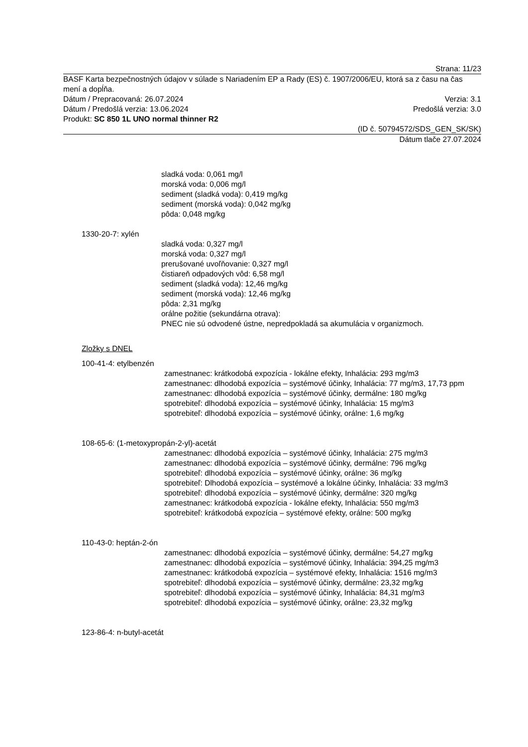Strana: 11/23
BASF Karta bezpečnostných údajov v súlade s Nariadením EP a Rady (ES) č. 1907/2006/EU, ktorá sa z času na čas mení a dopĺňa.
Dátum / Prepracovaná: 26.07.2024 Verzia: 3.1
Dátum / Predošlá verzia: 13.06.2024 Predošlá verzia: 3.0
Produkt: SC 850 1L UNO normal thinner R2
(ID č. 50794572/SDS_GEN_SK/SK)
Dátum tlače 27.07.2024
sladká voda: 0,061 mg/l
morská voda: 0,006 mg/l
sediment (sladká voda): 0,419 mg/kg
sediment (morská voda): 0,042 mg/kg
pôda: 0,048 mg/kg
1330-20-7: xylén
sladká voda: 0,327 mg/l
morská voda: 0,327 mg/l
prerušované uvoľňovanie: 0,327 mg/l
čistiareň odpadových vôd: 6,58 mg/l
sediment (sladká voda): 12,46 mg/kg
sediment (morská voda): 12,46 mg/kg
pôda: 2,31 mg/kg
orálne požitie (sekundárna otrava):
PNEC nie sú odvodené ústne, nepredpokladá sa akumulácia v organizmoch.
Zložky s DNEL
100-41-4: etylbenzén
zamestnanec: krátkodobá expozícia - lokálne efekty, Inhalácia: 293 mg/m3
zamestnanec: dlhodobá expozícia – systémové účinky, Inhalácia: 77 mg/m3, 17,73 ppm
zamestnanec: dlhodobá expozícia – systémové účinky, dermálne: 180 mg/kg
spotrebiteľ: dlhodobá expozícia – systémové účinky, Inhalácia: 15 mg/m3
spotrebiteľ: dlhodobá expozícia – systémové účinky, orálne: 1,6 mg/kg
108-65-6: (1-metoxypropán-2-yl)-acetát
zamestnanec: dlhodobá expozícia – systémové účinky, Inhalácia: 275 mg/m3
zamestnanec: dlhodobá expozícia – systémové účinky, dermálne: 796 mg/kg
spotrebiteľ: dlhodobá expozícia – systémové účinky, orálne: 36 mg/kg
spotrebiteľ: Dlhodobá expozícia – systémové a lokálne účinky, Inhalácia: 33 mg/m3
spotrebiteľ: dlhodobá expozícia – systémové účinky, dermálne: 320 mg/kg
zamestnanec: krátkodobá expozícia - lokálne efekty, Inhalácia: 550 mg/m3
spotrebiteľ: krátkodobá expozícia – systémové efekty, orálne: 500 mg/kg
110-43-0: heptán-2-ón
zamestnanec: dlhodobá expozícia – systémové účinky, dermálne: 54,27 mg/kg
zamestnanec: dlhodobá expozícia – systémové účinky, Inhalácia: 394,25 mg/m3
zamestnanec: krátkodobá expozícia – systémové efekty, Inhalácia: 1516 mg/m3
spotrebiteľ: dlhodobá expozícia – systémové účinky, dermálne: 23,32 mg/kg
spotrebiteľ: dlhodobá expozícia – systémové účinky, Inhalácia: 84,31 mg/m3
spotrebiteľ: dlhodobá expozícia – systémové účinky, orálne: 23,32 mg/kg
123-86-4: n-butyl-acetát